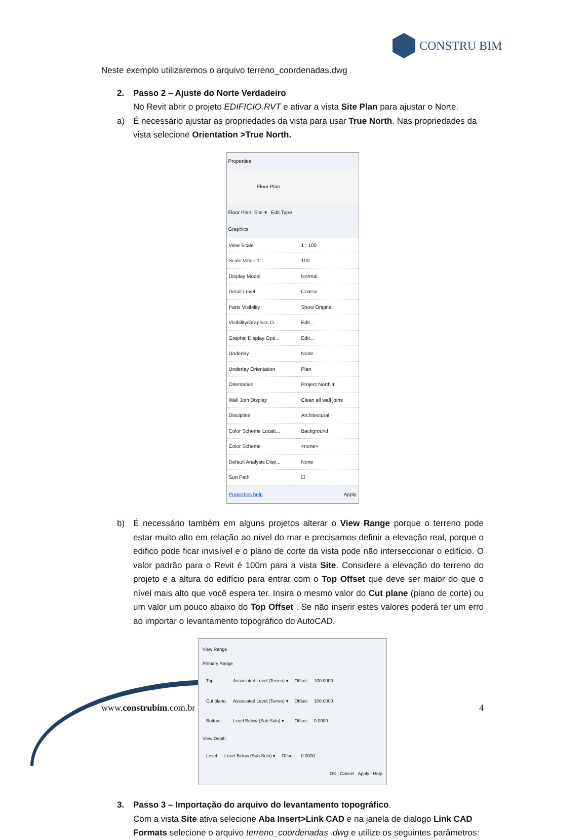CONSTRU BIM
Neste exemplo utilizaremos o arquivo terreno_coordenadas.dwg
2. Passo 2 – Ajuste do Norte Verdadeiro
No Revit abrir o projeto EDIFICIO.RVT e ativar a vista Site Plan para ajustar o Norte.
a) É necessário ajustar as propriedades da vista para usar True North. Nas propriedades da vista selecione Orientation >True North.
Properties
Floor Plan
Floor Plan: Site ▾ Edit Type
Graphics
| View Scale | 1 : 100 |
| Scale Value 1: | 100 |
| Display Model | Normal |
| Detail Level | Coarse |
| Parts Visibility | Show Original |
| Visibility/Graphics O... | Edit... |
| Graphic Display Opti... | Edit... |
| Underlay | None |
| Underlay Orientation | Plan |
| Orientation | Project North ▾ |
| Wall Join Display | Clean all wall joins |
| Discipline | Architectural |
| Color Scheme Locati... | Background |
| Color Scheme | <none> |
| Default Analysis Disp... | None |
| Sun Path | ☐ |
Properties help Apply
b) É necessário também em alguns projetos alterar o View Range porque o terreno pode estar muito alto em relação ao nível do mar e precisamos definir a elevação real, porque o edifico pode ficar invisível e o plano de corte da vista pode não interseccionar o edifício. O valor padrão para o Revit é 100m para a vista Site. Considere a elevação do terreno do projeto e a altura do edifício para entrar com o Top Offset que deve ser maior do que o nível mais alto que você espera ter. Insira o mesmo valor do Cut plane (plano de corte) ou um valor um pouco abaixo do Top Offset . Se não inserir estes valores poderá ter um erro ao importar o levantamento topográfico do AutoCAD.
View Range
Primary Range
| Top: | Associated Level (Terreo) ▾ | Offset: | 100.0000 |
| Cut plane: | Associated Level (Terreo) ▾ | Offset: | 100.0000 |
| Bottom: | Level Below (Sub Solo) ▾ | Offset: | 0.0000 |
View Depth
| Level: | Level Below (Sub Solo) ▾ | Offset: | 0.0000 |
OK Cancel Apply Help
3. Passo 3 – Importação do arquivo do levantamento topográfico.
Com a vista Site ativa selecione Aba Insert>Link CAD e na janela de dialogo Link CAD Formats selecione o arquivo terreno_coordenadas .dwg e utilize os seguintes parâmetros:
www.construbim.com.br 4